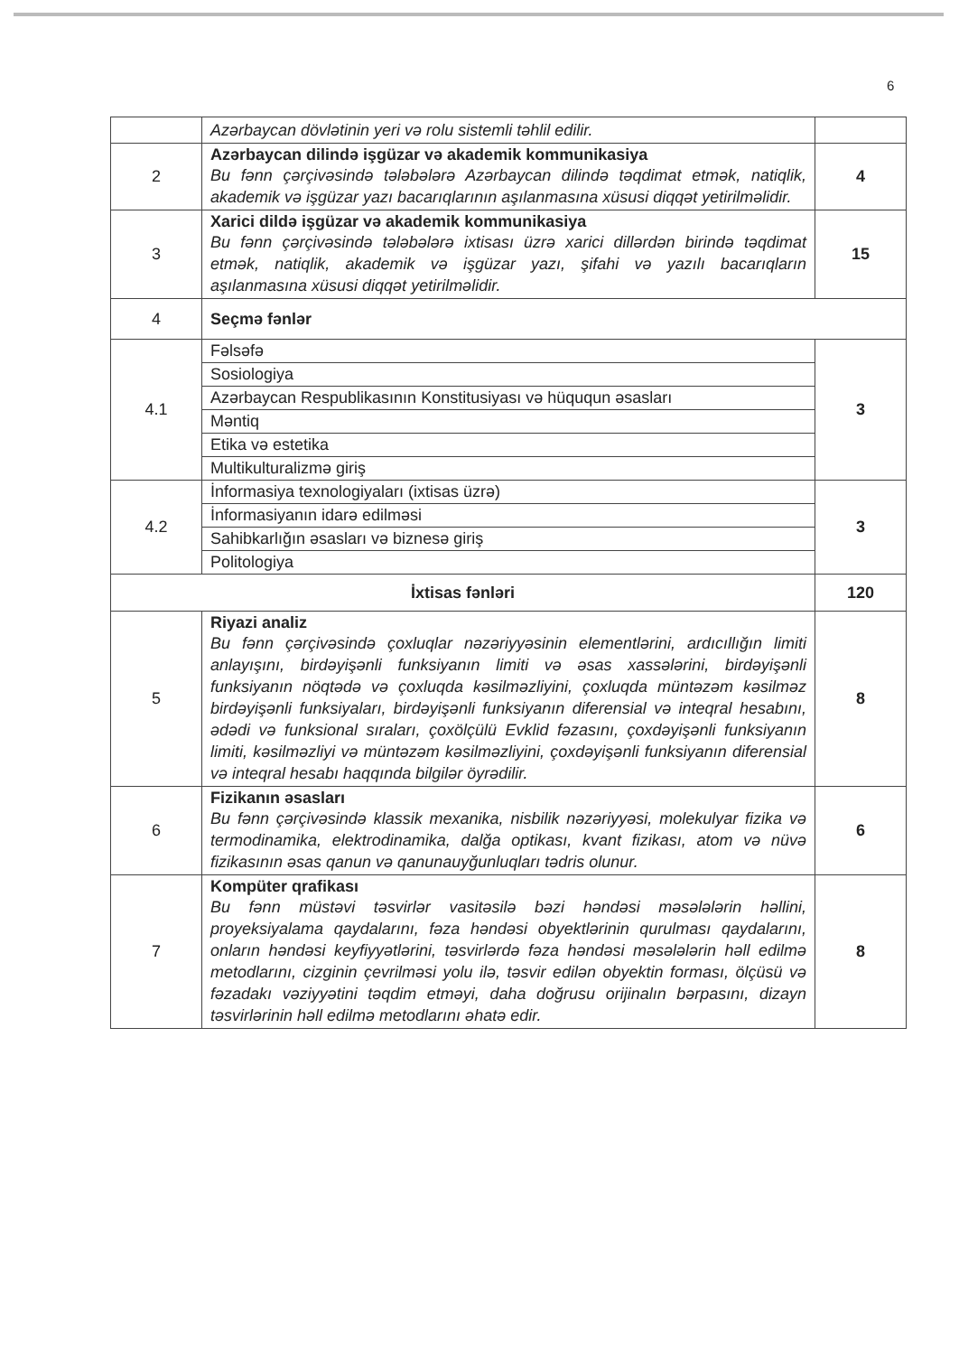6
| | Azərbaycan dövlətinin yeri və rolu sistemli təhlil edilir. | |
| 2 | Azərbaycan dilində işgüzar və akademik kommunikasiya Bu fənn çərçivəsində tələbələrə Azərbaycan dilində təqdimat etmək, natiqlik, akademik və işgüzar yazı bacarıqlarının aşılanmasına xüsusi diqqət yetirilməlidir. | 4 |
| 3 | Xarici dildə işgüzar və akademik kommunikasiya Bu fənn çərçivəsində tələbələrə ixtisası üzrə xarici dillərdən birində təqdimat etmək, natiqlik, akademik və işgüzar yazı, şifahi və yazılı bacarıqların aşılanmasına xüsusi diqqət yetirilməlidir. | 15 |
| 4 | Seçmə fənlər | |
| 4.1 | Fəlsəfə | 3 |
| | Sosiologiya | |
| | Azərbaycan Respublikasının Konstitusiyası və hüququn əsasları | |
| | Məntiq | |
| | Etika və estetika | |
| | Multikulturalizmə giriş | |
| 4.2 | İnformasiya texnologiyaları (ixtisas üzrə) | 3 |
| | İnformasiyanın idarə edilməsi | |
| | Sahibkarlığın əsasları və biznesə giriş | |
| | Politologiya | |
| İxtisas fənləri | | 120 |
| 5 | Riyazi analiz Bu fənn çərçivəsində çoxluqlar nəzəriyyəsinin elementlərini, ardıcıllığın limiti anlayışını, birdəyişənli funksiyanın limiti və əsas xassələrini, birdəyişənli funksiyanın nöqtədə və çoxluqda kəsilməzliyini, çoxluqda müntəzəm kəsilməz birdəyişənli funksiyaları, birdəyişənli funksiyanın diferensial və inteqral hesabını, ədədi və funksional sıraları, çoxölçülü Evklid fəzasını, çoxdəyişənli funksiyanın limiti, kəsilməzliyi və müntəzəm kəsilməzliyini, çoxdəyişənli funksiyanın diferensial və inteqral hesabı haqqında bilgilər öyrədilir. | 8 |
| 6 | Fizikanın əsasları Bu fənn çərçivəsində klassik mexanika, nisbilik nəzəriyyəsi, molekulyar fizika və termodinamika, elektrodinamika, dalğa optikası, kvant fizikası, atom və nüvə fizikasının əsas qanun və qanunauyğunluqları tədris olunur. | 6 |
| 7 | Kompüter qrafikası Bu fənn müstəvi təsvirlər vasitəsilə bəzi həndəsi məsələlərin həllini, proyeksiyalama qaydalarını, fəza həndəsi obyektlərinin qurulması qaydalarını, onların həndəsi keyfiyyətlərini, təsvirlərdə fəza həndəsi məsələlərin həll edilmə metodlarını, cizginin çevrilməsi yolu ilə, təsvir edilən obyektin forması, ölçüsü və fəzadakı vəziyyətini təqdim etməyi, daha doğrusu orijinalın bərpasını, dizayn təsvirlərinin həll edilmə metodlarını əhatə edir. | 8 |